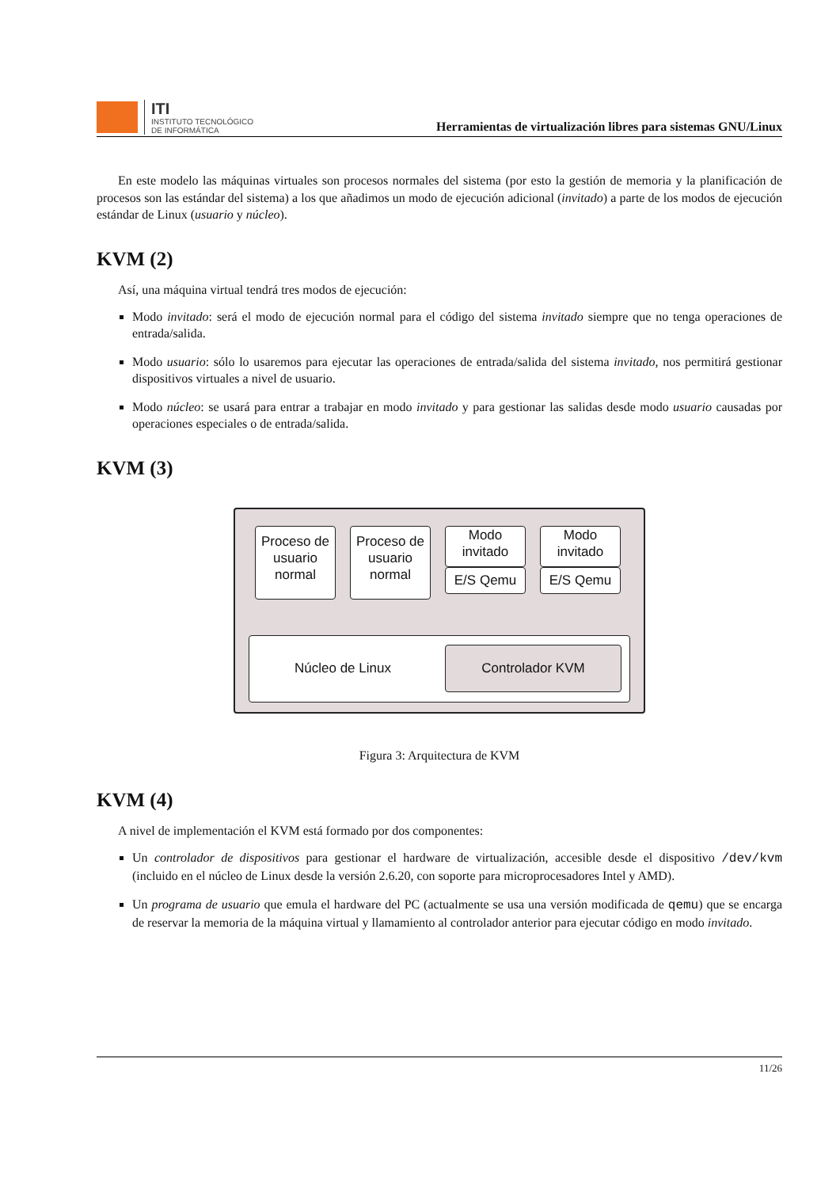ITI
INSTITUTO TECNOLÓGICO
DE INFORMÁTICA
Herramientas de virtualización libres para sistemas GNU/Linux
En este modelo las máquinas virtuales son procesos normales del sistema (por esto la gestión de memoria y la planificación de procesos son las estándar del sistema) a los que añadimos un modo de ejecución adicional (invitado) a parte de los modos de ejecución estándar de Linux (usuario y núcleo).
KVM (2)
Así, una máquina virtual tendrá tres modos de ejecución:
Modo invitado: será el modo de ejecución normal para el código del sistema invitado siempre que no tenga operaciones de entrada/salida.
Modo usuario: sólo lo usaremos para ejecutar las operaciones de entrada/salida del sistema invitado, nos permitirá gestionar dispositivos virtuales a nivel de usuario.
Modo núcleo: se usará para entrar a trabajar en modo invitado y para gestionar las salidas desde modo usuario causadas por operaciones especiales o de entrada/salida.
KVM (3)
Proceso de usuario normal
Proceso de usuario normal
Modo invitado
E/S Qemu
Modo invitado
E/S Qemu
Núcleo de Linux
Controlador KVM
Figura 3: Arquitectura de KVM
KVM (4)
A nivel de implementación el KVM está formado por dos componentes:
Un controlador de dispositivos para gestionar el hardware de virtualización, accesible desde el dispositivo /dev/kvm (incluido en el núcleo de Linux desde la versión 2.6.20, con soporte para microprocesadores Intel y AMD).
Un programa de usuario que emula el hardware del PC (actualmente se usa una versión modificada de qemu) que se encarga de reservar la memoria de la máquina virtual y llamamiento al controlador anterior para ejecutar código en modo invitado.
11/26